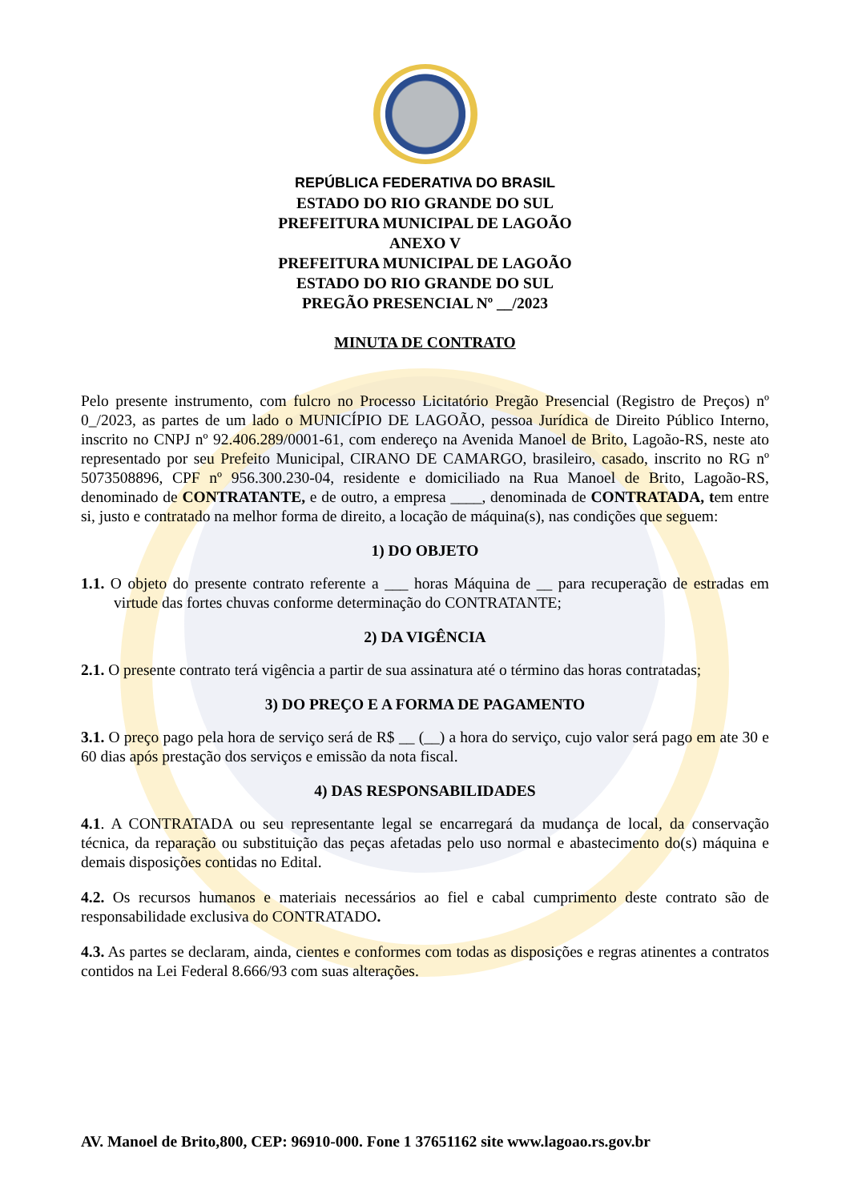REPÚBLICA FEDERATIVA DO BRASIL
ESTADO DO RIO GRANDE DO SUL
PREFEITURA MUNICIPAL DE LAGOÃO
ANEXO V
PREFEITURA MUNICIPAL DE LAGOÃO
ESTADO DO RIO GRANDE DO SUL
PREGÃO PRESENCIAL Nº __/2023
MINUTA DE CONTRATO
Pelo presente instrumento, com fulcro no Processo Licitatório Pregão Presencial (Registro de Preços) nº 0_/2023, as partes de um lado o MUNICÍPIO DE LAGOÃO, pessoa Jurídica de Direito Público Interno, inscrito no CNPJ nº 92.406.289/0001-61, com endereço na Avenida Manoel de Brito, Lagoão-RS, neste ato representado por seu Prefeito Municipal, CIRANO DE CAMARGO, brasileiro, casado, inscrito no RG nº 5073508896, CPF nº 956.300.230-04, residente e domiciliado na Rua Manoel de Brito, Lagoão-RS, denominado de CONTRATANTE, e de outro, a empresa ____, denominada de CONTRATADA, tem entre si, justo e contratado na melhor forma de direito, a locação de máquina(s), nas condições que seguem:
1) DO OBJETO
1.1. O objeto do presente contrato referente a ___ horas Máquina de __ para recuperação de estradas em virtude das fortes chuvas conforme determinação do CONTRATANTE;
2) DA VIGÊNCIA
2.1. O presente contrato terá vigência a partir de sua assinatura até o término das horas contratadas;
3) DO PREÇO E A FORMA DE PAGAMENTO
3.1. O preço pago pela hora de serviço será de R$ __ (__) a hora do serviço, cujo valor será pago em ate 30 e 60 dias após prestação dos serviços e emissão da nota fiscal.
4) DAS RESPONSABILIDADES
4.1. A CONTRATADA ou seu representante legal se encarregará da mudança de local, da conservação técnica, da reparação ou substituição das peças afetadas pelo uso normal e abastecimento do(s) máquina e demais disposições contidas no Edital.
4.2. Os recursos humanos e materiais necessários ao fiel e cabal cumprimento deste contrato são de responsabilidade exclusiva do CONTRATADO.
4.3. As partes se declaram, ainda, cientes e conformes com todas as disposições e regras atinentes a contratos contidos na Lei Federal 8.666/93 com suas alterações.
AV. Manoel de Brito,800, CEP: 96910-000. Fone 1 37651162 site www.lagoao.rs.gov.br